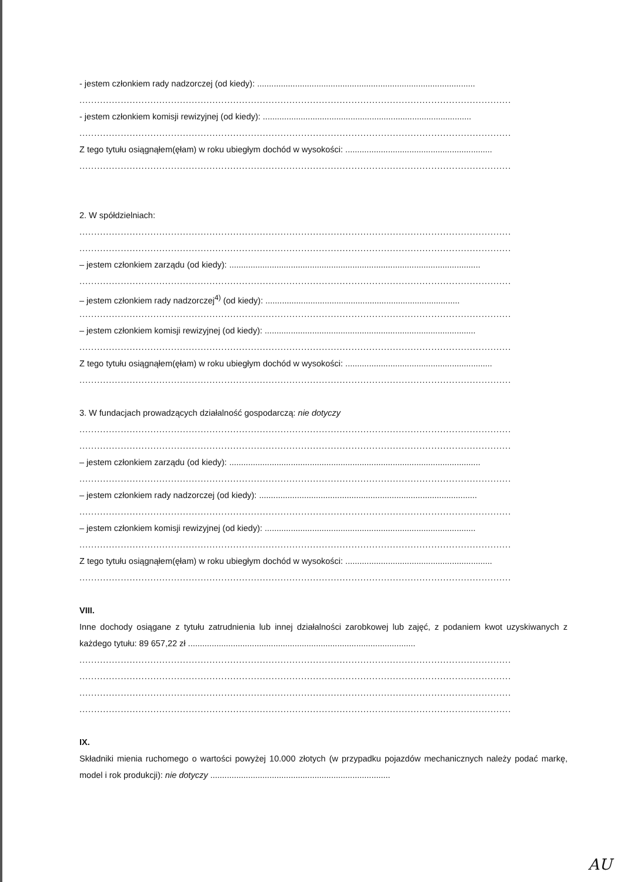- jestem członkiem rady nadzorczej (od kiedy): ............................................................................................
..................................................................................................................................................
- jestem członkiem komisji rewizyjnej (od kiedy): ........................................................................................
..................................................................................................................................................
Z tego tytułu osiągnąłem(ęłam) w roku ubiegłym dochód w wysokości: ..............................................................
..................................................................................................................................................
2. W spółdzielniach:
..................................................................................................................................................
..................................................................................................................................................
– jestem członkiem zarządu (od kiedy): ..........................................................................................................
..................................................................................................................................................
– jestem członkiem rady nadzorczej<sup>4)</sup> (od kiedy): ..................................................................................
..................................................................................................................................................
– jestem członkiem komisji rewizyjnej (od kiedy): .........................................................................................
..................................................................................................................................................
Z tego tytułu osiągnąłem(ęłam) w roku ubiegłym dochód w wysokości: ..............................................................
..................................................................................................................................................
3. W fundacjach prowadzących działalność gospodarczą: nie dotyczy
..................................................................................................................................................
..................................................................................................................................................
– jestem członkiem zarządu (od kiedy): ..........................................................................................................
..................................................................................................................................................
– jestem członkiem rady nadzorczej (od kiedy): ............................................................................................
..................................................................................................................................................
– jestem członkiem komisji rewizyjnej (od kiedy): .........................................................................................
..................................................................................................................................................
Z tego tytułu osiągnąłem(ęłam) w roku ubiegłym dochód w wysokości: ..............................................................
..................................................................................................................................................
VIII.
Inne dochody osiągane z tytułu zatrudnienia lub innej działalności zarobkowej lub zajęć, z podaniem kwot uzyskiwanych z każdego tytułu: 89 657,22 zł ................................................................................................
..................................................................................................................................................
..................................................................................................................................................
..................................................................................................................................................
..................................................................................................................................................
IX.
Składniki mienia ruchomego o wartości powyżej 10.000 złotych (w przypadku pojazdów mechanicznych należy podać markę, model i rok produkcji): nie dotyczy ............................................................................
AU